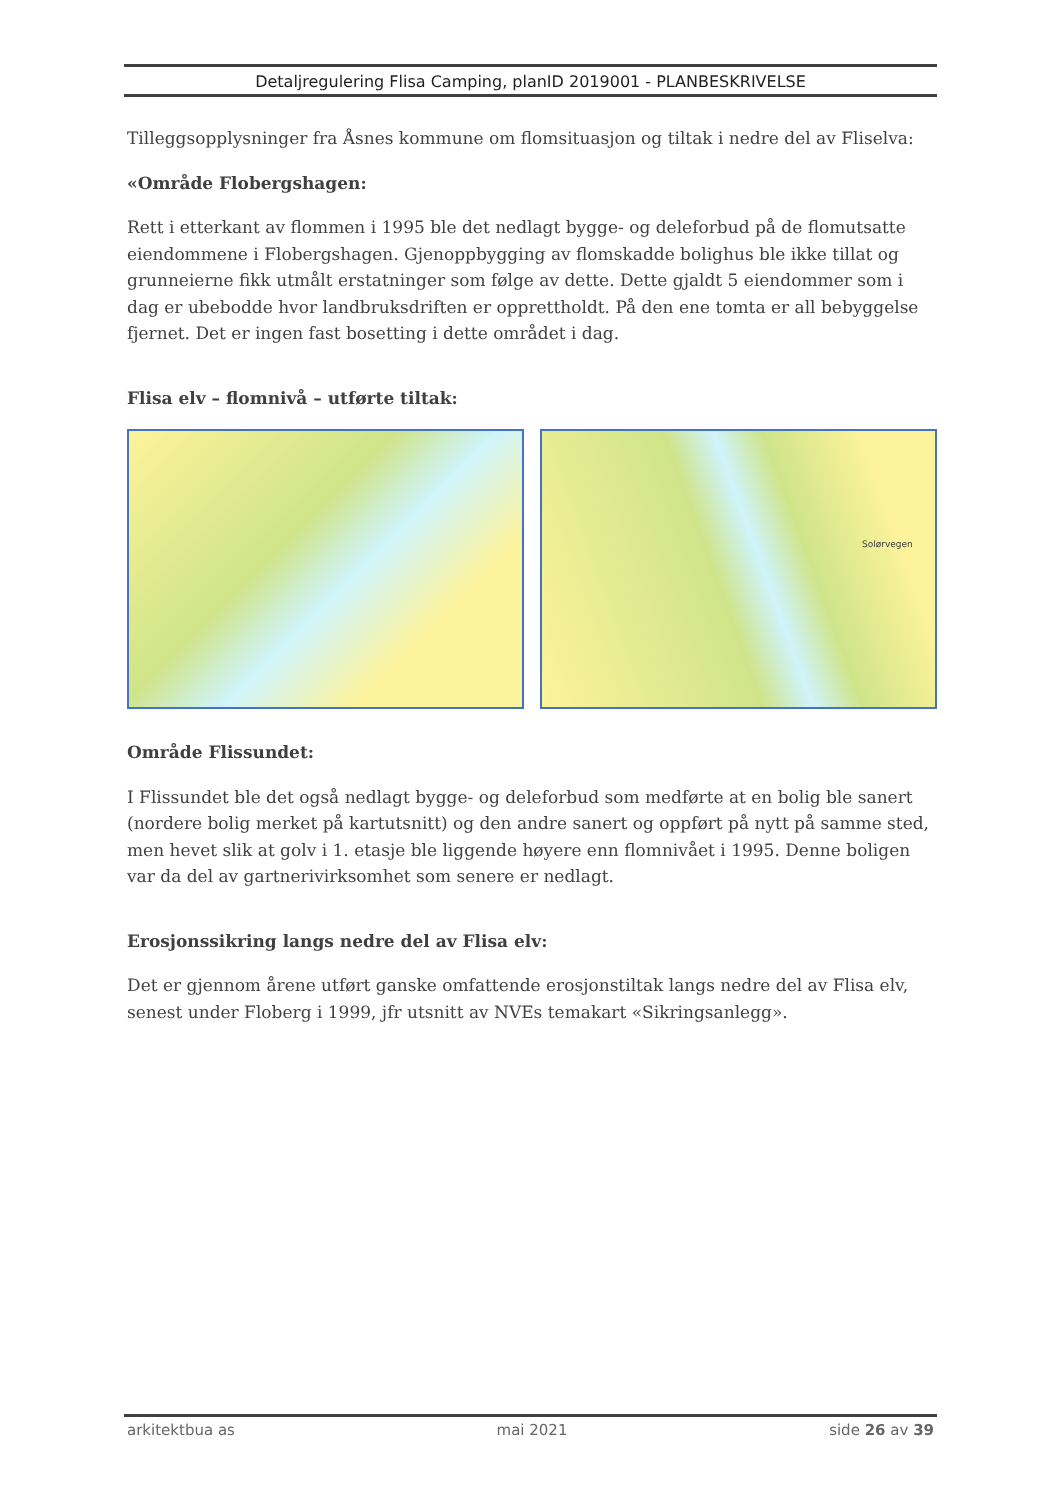Detaljregulering Flisa Camping, planID 2019001 - PLANBESKRIVELSE
Tilleggsopplysninger fra Åsnes kommune om flomsituasjon og tiltak i nedre del av Fliselva:
«Område Flobergshagen:
Rett i etterkant av flommen i 1995 ble det nedlagt bygge- og deleforbud på de flomutsatte eiendommene i Flobergshagen. Gjenoppbygging av flomskadde bolighus ble ikke tillat og grunneierne fikk utmålt erstatninger som følge av dette. Dette gjaldt 5 eiendommer som i dag er ubebodde hvor landbruksdriften er opprettholdt. På den ene tomta er all bebyggelse fjernet. Det er ingen fast bosetting i dette området i dag.
Flisa elv – flomnivå – utførte tiltak:
Solørvegen
Område Flissundet:
I Flissundet ble det også nedlagt bygge- og deleforbud som medførte at en bolig ble sanert (nordere bolig merket på kartutsnitt) og den andre sanert og oppført på nytt på samme sted, men hevet slik at golv i 1. etasje ble liggende høyere enn flomnivået i 1995. Denne boligen var da del av gartnerivirksomhet som senere er nedlagt.
Erosjonssikring langs nedre del av Flisa elv:
Det er gjennom årene utført ganske omfattende erosjonstiltak langs nedre del av Flisa elv, senest under Floberg i 1999, jfr utsnitt av NVEs temakart «Sikringsanlegg».
arkitektbua as mai 2021 side 26 av 39